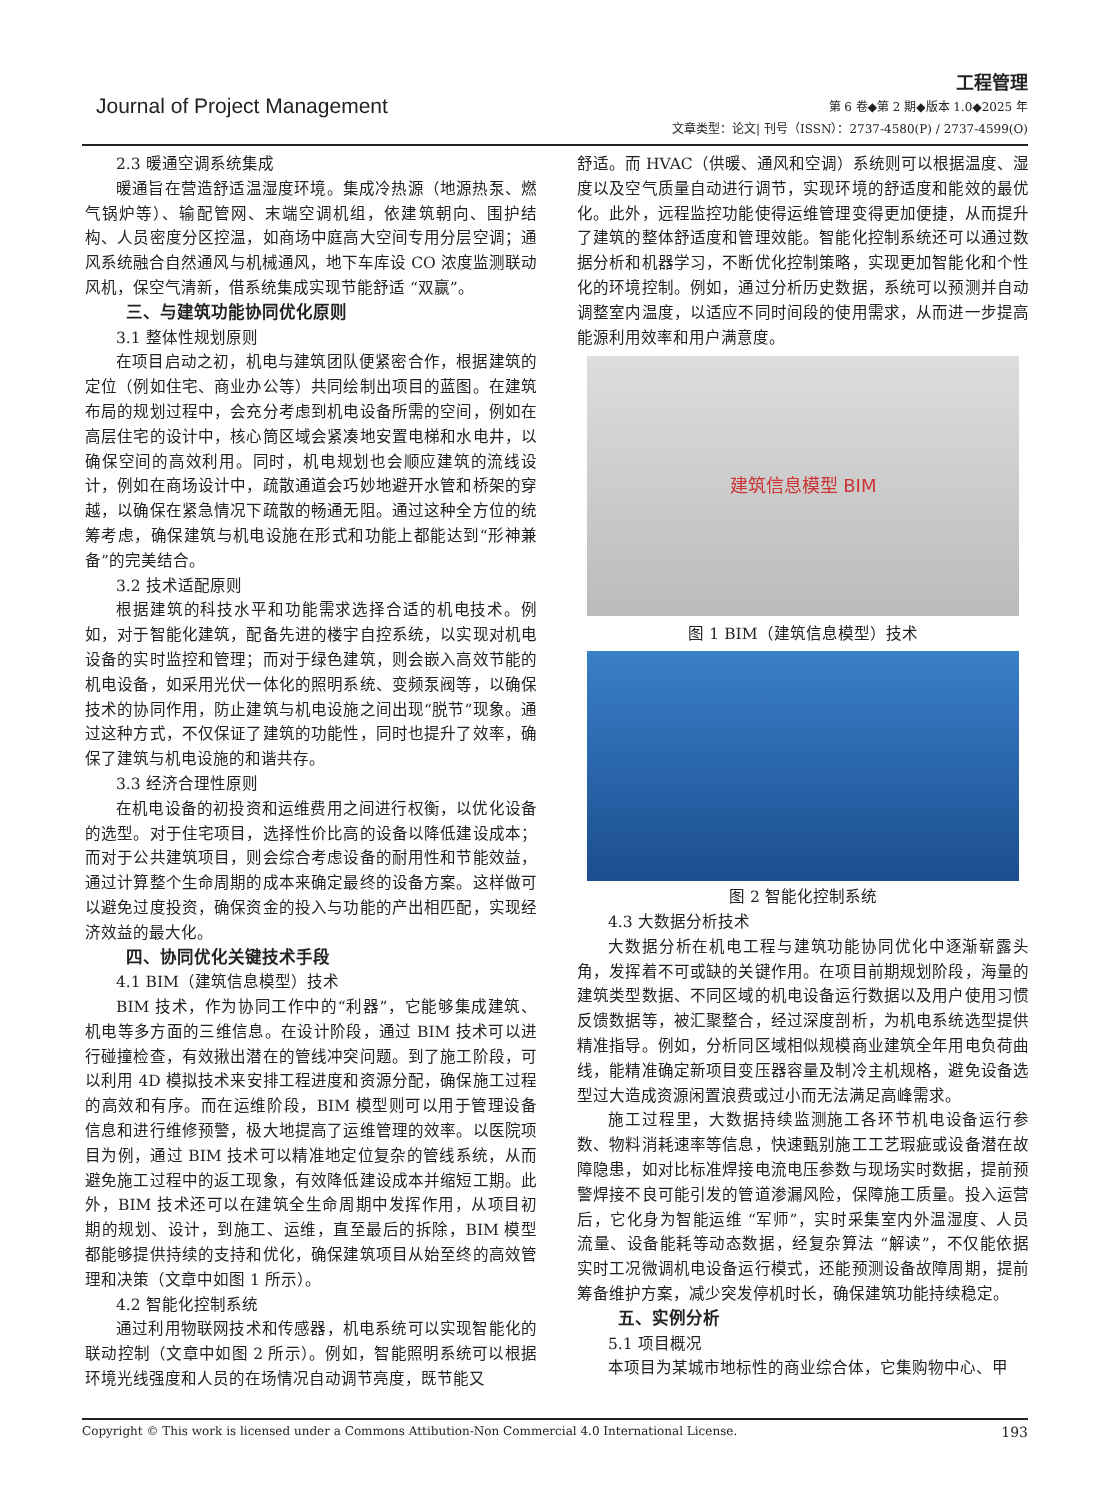Journal of Project Management
工程管理
第 6 卷◆第 2 期◆版本 1.0◆2025 年
文章类型：论文| 刊号（ISSN）：2737-4580(P) / 2737-4599(O)
2.3 暖通空调系统集成
暖通旨在营造舒适温湿度环境。集成冷热源（地源热泵、燃气锅炉等）、输配管网、末端空调机组，依建筑朝向、围护结构、人员密度分区控温，如商场中庭高大空间专用分层空调；通风系统融合自然通风与机械通风，地下车库设 CO 浓度监测联动风机，保空气清新，借系统集成实现节能舒适 “双赢”。
三、与建筑功能协同优化原则
3.1 整体性规划原则
在项目启动之初，机电与建筑团队便紧密合作，根据建筑的定位（例如住宅、商业办公等）共同绘制出项目的蓝图。在建筑布局的规划过程中，会充分考虑到机电设备所需的空间，例如在高层住宅的设计中，核心筒区域会紧凑地安置电梯和水电井，以确保空间的高效利用。同时，机电规划也会顺应建筑的流线设计，例如在商场设计中，疏散通道会巧妙地避开水管和桥架的穿越，以确保在紧急情况下疏散的畅通无阻。通过这种全方位的统筹考虑，确保建筑与机电设施在形式和功能上都能达到“形神兼备”的完美结合。
3.2 技术适配原则
根据建筑的科技水平和功能需求选择合适的机电技术。例如，对于智能化建筑，配备先进的楼宇自控系统，以实现对机电设备的实时监控和管理；而对于绿色建筑，则会嵌入高效节能的机电设备，如采用光伏一体化的照明系统、变频泵阀等，以确保技术的协同作用，防止建筑与机电设施之间出现“脱节”现象。通过这种方式，不仅保证了建筑的功能性，同时也提升了效率，确保了建筑与机电设施的和谐共存。
3.3 经济合理性原则
在机电设备的初投资和运维费用之间进行权衡，以优化设备的选型。对于住宅项目，选择性价比高的设备以降低建设成本；而对于公共建筑项目，则会综合考虑设备的耐用性和节能效益，通过计算整个生命周期的成本来确定最终的设备方案。这样做可以避免过度投资，确保资金的投入与功能的产出相匹配，实现经济效益的最大化。
四、协同优化关键技术手段
4.1 BIM（建筑信息模型）技术
BIM 技术，作为协同工作中的“利器”，它能够集成建筑、机电等多方面的三维信息。在设计阶段，通过 BIM 技术可以进行碰撞检查，有效揪出潜在的管线冲突问题。到了施工阶段，可以利用 4D 模拟技术来安排工程进度和资源分配，确保施工过程的高效和有序。而在运维阶段，BIM 模型则可以用于管理设备信息和进行维修预警，极大地提高了运维管理的效率。以医院项目为例，通过 BIM 技术可以精准地定位复杂的管线系统，从而避免施工过程中的返工现象，有效降低建设成本并缩短工期。此外，BIM 技术还可以在建筑全生命周期中发挥作用，从项目初期的规划、设计，到施工、运维，直至最后的拆除，BIM 模型都能够提供持续的支持和优化，确保建筑项目从始至终的高效管理和决策（文章中如图 1 所示）。
4.2 智能化控制系统
通过利用物联网技术和传感器，机电系统可以实现智能化的联动控制（文章中如图 2 所示）。例如，智能照明系统可以根据环境光线强度和人员的在场情况自动调节亮度，既节能又
舒适。而 HVAC（供暖、通风和空调）系统则可以根据温度、湿度以及空气质量自动进行调节，实现环境的舒适度和能效的最优化。此外，远程监控功能使得运维管理变得更加便捷，从而提升了建筑的整体舒适度和管理效能。智能化控制系统还可以通过数据分析和机器学习，不断优化控制策略，实现更加智能化和个性化的环境控制。例如，通过分析历史数据，系统可以预测并自动调整室内温度，以适应不同时间段的使用需求，从而进一步提高能源利用效率和用户满意度。
建筑信息模型 BIM
图 1 BIM（建筑信息模型）技术
图 2 智能化控制系统
4.3 大数据分析技术
大数据分析在机电工程与建筑功能协同优化中逐渐崭露头角，发挥着不可或缺的关键作用。在项目前期规划阶段，海量的建筑类型数据、不同区域的机电设备运行数据以及用户使用习惯反馈数据等，被汇聚整合，经过深度剖析，为机电系统选型提供精准指导。例如，分析同区域相似规模商业建筑全年用电负荷曲线，能精准确定新项目变压器容量及制冷主机规格，避免设备选型过大造成资源闲置浪费或过小而无法满足高峰需求。
施工过程里，大数据持续监测施工各环节机电设备运行参数、物料消耗速率等信息，快速甄别施工工艺瑕疵或设备潜在故障隐患，如对比标准焊接电流电压参数与现场实时数据，提前预警焊接不良可能引发的管道渗漏风险，保障施工质量。投入运营后，它化身为智能运维 “军师”，实时采集室内外温湿度、人员流量、设备能耗等动态数据，经复杂算法 “解读”，不仅能依据实时工况微调机电设备运行模式，还能预测设备故障周期，提前筹备维护方案，减少突发停机时长，确保建筑功能持续稳定。
五、实例分析
5.1 项目概况
本项目为某城市地标性的商业综合体，它集购物中心、甲
Copyright © This work is licensed under a Commons Attibution-Non Commercial 4.0 International License. 193